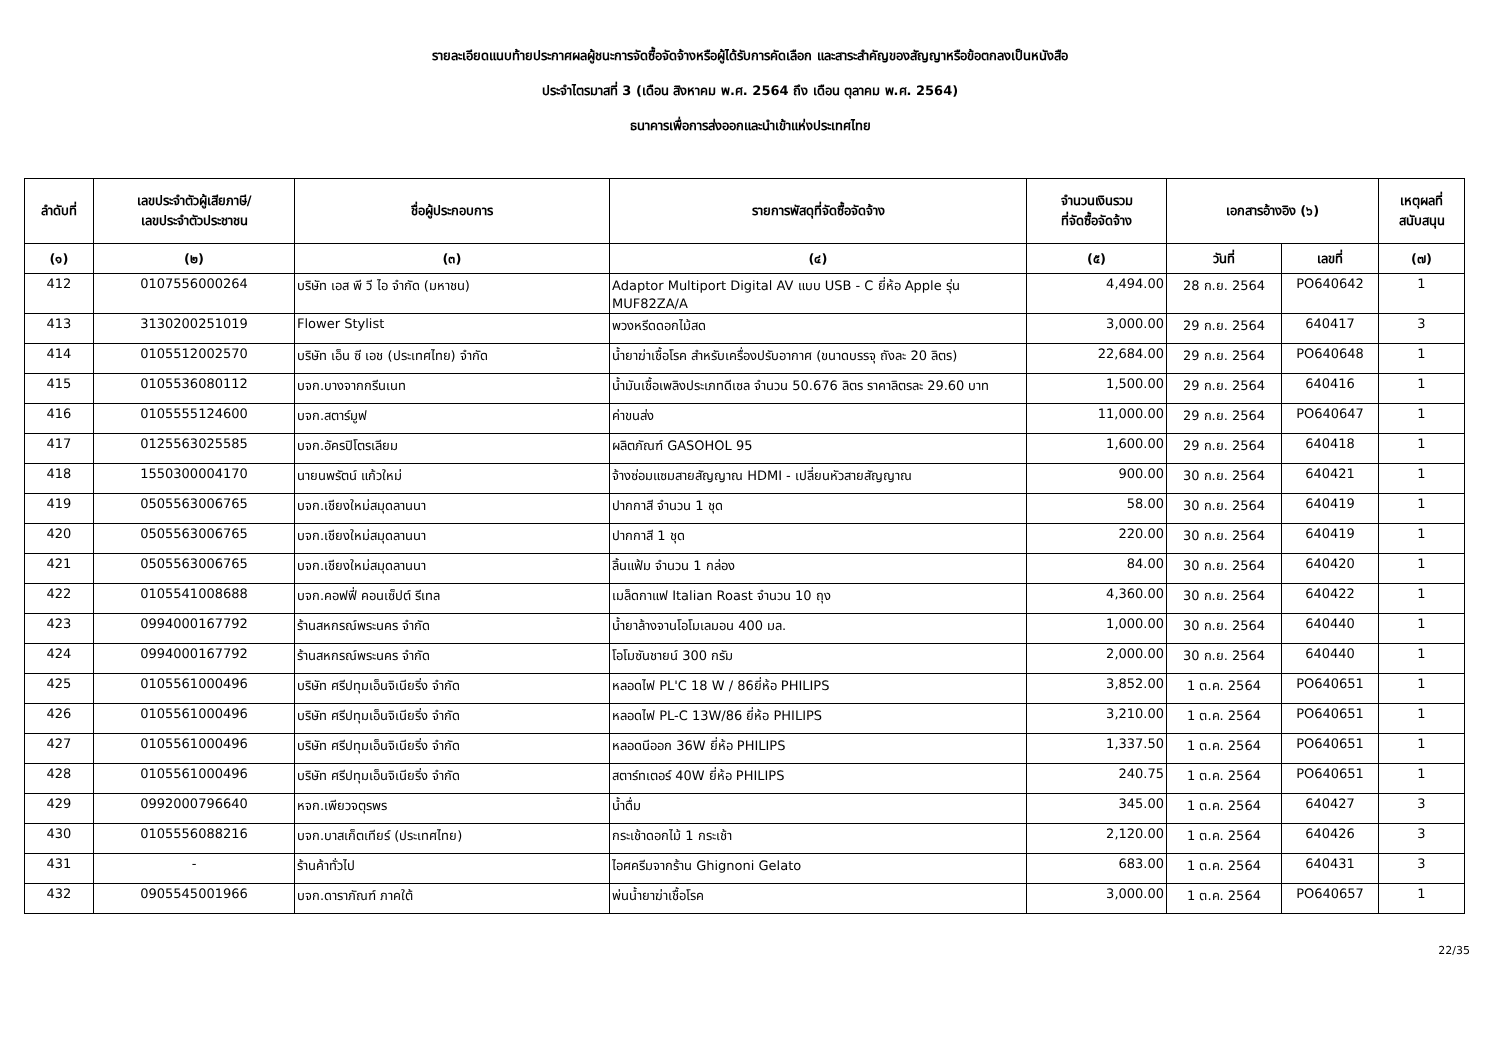รายละเอียดแนบท้ายประกาศผลผู้ชนะการจัดซื้อจัดจ้างหรือผู้ได้รับการคัดเลือก และสาระสำคัญของสัญญาหรือข้อตกลงเป็นหนังสือ
ประจำไตรมาสที่ 3 (เดือน สิงหาคม พ.ศ. 2564 ถึง เดือน ตุลาคม พ.ศ. 2564)
ธนาคารเพื่อการส่งออกและนำเข้าแห่งประเทศไทย
| ลำดับที่ | เลขประจำตัวผู้เสียภาษี/ เลขประจำตัวประชาชน | ชื่อผู้ประกอบการ | รายการพัสดุที่จัดซื้อจัดจ้าง | จำนวนเงินรวม ที่จัดซื้อจัดจ้าง | เอกสารอ้างอิง (๖) | | เหตุผลที่ สนับสนุน |
| --- | --- | --- | --- | --- | --- | --- | --- |
| (๑) | (๒) | (๓) | (๔) | (๕) | วันที่ | เลขที่ | (๗) |
| 412 | 0107556000264 | บริษัท เอส พี วี ไอ จำกัด (มหาชน) | Adaptor Multiport Digital AV แบบ USB - C ยี่ห้อ Apple รุ่น MUF82ZA/A | 4,494.00 | 28 ก.ย. 2564 | PO640642 | 1 |
| 413 | 3130200251019 | Flower Stylist | พวงหรีดดอกไม้สด | 3,000.00 | 29 ก.ย. 2564 | 640417 | 3 |
| 414 | 0105512002570 | บริษัท เอ็น ซี เอช (ประเทศไทย) จำกัด | น้ำยาฆ่าเชื้อโรค สำหรับเครื่องปรับอากาศ (ขนาดบรรจุ ถังละ 20 ลิตร) | 22,684.00 | 29 ก.ย. 2564 | PO640648 | 1 |
| 415 | 0105536080112 | บจก.บางจากกรีนเนท | น้ำมันเชื้อเพลิงประเภทดีเซล จำนวน 50.676 ลิตร ราคาลิตรละ 29.60 บาท | 1,500.00 | 29 ก.ย. 2564 | 640416 | 1 |
| 416 | 0105555124600 | บจก.สตาร์มูฟ | ค่าขนส่ง | 11,000.00 | 29 ก.ย. 2564 | PO640647 | 1 |
| 417 | 0125563025585 | บจก.อัครปิโตรเลียม | ผลิตภัณฑ์ GASOHOL 95 | 1,600.00 | 29 ก.ย. 2564 | 640418 | 1 |
| 418 | 1550300004170 | นายนพรัตน์ แก้วใหม่ | จ้างซ่อมแซมสายสัญญาณ HDMI - เปลี่ยนหัวสายสัญญาณ | 900.00 | 30 ก.ย. 2564 | 640421 | 1 |
| 419 | 0505563006765 | บจก.เชียงใหม่สมุดลานนา | ปากกาสี จำนวน 1 ชุด | 58.00 | 30 ก.ย. 2564 | 640419 | 1 |
| 420 | 0505563006765 | บจก.เชียงใหม่สมุดลานนา | ปากกาสี 1 ชุด | 220.00 | 30 ก.ย. 2564 | 640419 | 1 |
| 421 | 0505563006765 | บจก.เชียงใหม่สมุดลานนา | ลิ้นแฟ้ม จำนวน 1 กล่อง | 84.00 | 30 ก.ย. 2564 | 640420 | 1 |
| 422 | 0105541008688 | บจก.คอฟฟี่ คอนเซ็ปต์ รีเทล | เมล็ดกาแฟ Italian Roast จำนวน 10 ถุง | 4,360.00 | 30 ก.ย. 2564 | 640422 | 1 |
| 423 | 0994000167792 | ร้านสหกรณ์พระนคร จำกัด | น้ำยาล้างจานโอโมเลมอน 400 มล. | 1,000.00 | 30 ก.ย. 2564 | 640440 | 1 |
| 424 | 0994000167792 | ร้านสหกรณ์พระนคร จำกัด | โอโมซันชายน์ 300 กรัม | 2,000.00 | 30 ก.ย. 2564 | 640440 | 1 |
| 425 | 0105561000496 | บริษัท ศรีปทุมเอ็นจิเนียริ่ง จำกัด | หลอดไฟ PL'C 18 W / 86ยี่ห้อ PHILIPS | 3,852.00 | 1 ต.ค. 2564 | PO640651 | 1 |
| 426 | 0105561000496 | บริษัท ศรีปทุมเอ็นจิเนียริ่ง จำกัด | หลอดไฟ PL-C 13W/86 ยี่ห้อ PHILIPS | 3,210.00 | 1 ต.ค. 2564 | PO640651 | 1 |
| 427 | 0105561000496 | บริษัท ศรีปทุมเอ็นจิเนียริ่ง จำกัด | หลอดนีออก 36W ยี่ห้อ PHILIPS | 1,337.50 | 1 ต.ค. 2564 | PO640651 | 1 |
| 428 | 0105561000496 | บริษัท ศรีปทุมเอ็นจิเนียริ่ง จำกัด | สตาร์ทเตอร์ 40W ยี่ห้อ PHILIPS | 240.75 | 1 ต.ค. 2564 | PO640651 | 1 |
| 429 | 0992000796640 | หจก.เพียวจตุรพร | น้ำดื่ม | 345.00 | 1 ต.ค. 2564 | 640427 | 3 |
| 430 | 0105556088216 | บจก.บาสเก็ตเทียร์ (ประเทศไทย) | กระเช้าดอกไม้ 1 กระเช้า | 2,120.00 | 1 ต.ค. 2564 | 640426 | 3 |
| 431 | - | ร้านค้าทั่วไป | ไอศครีมจากร้าน Ghignoni Gelato | 683.00 | 1 ต.ค. 2564 | 640431 | 3 |
| 432 | 0905545001966 | บจก.ดาราภัณฑ์ ภาคใต้ | พ่นน้ำยาฆ่าเชื้อโรค | 3,000.00 | 1 ต.ค. 2564 | PO640657 | 1 |
22/35